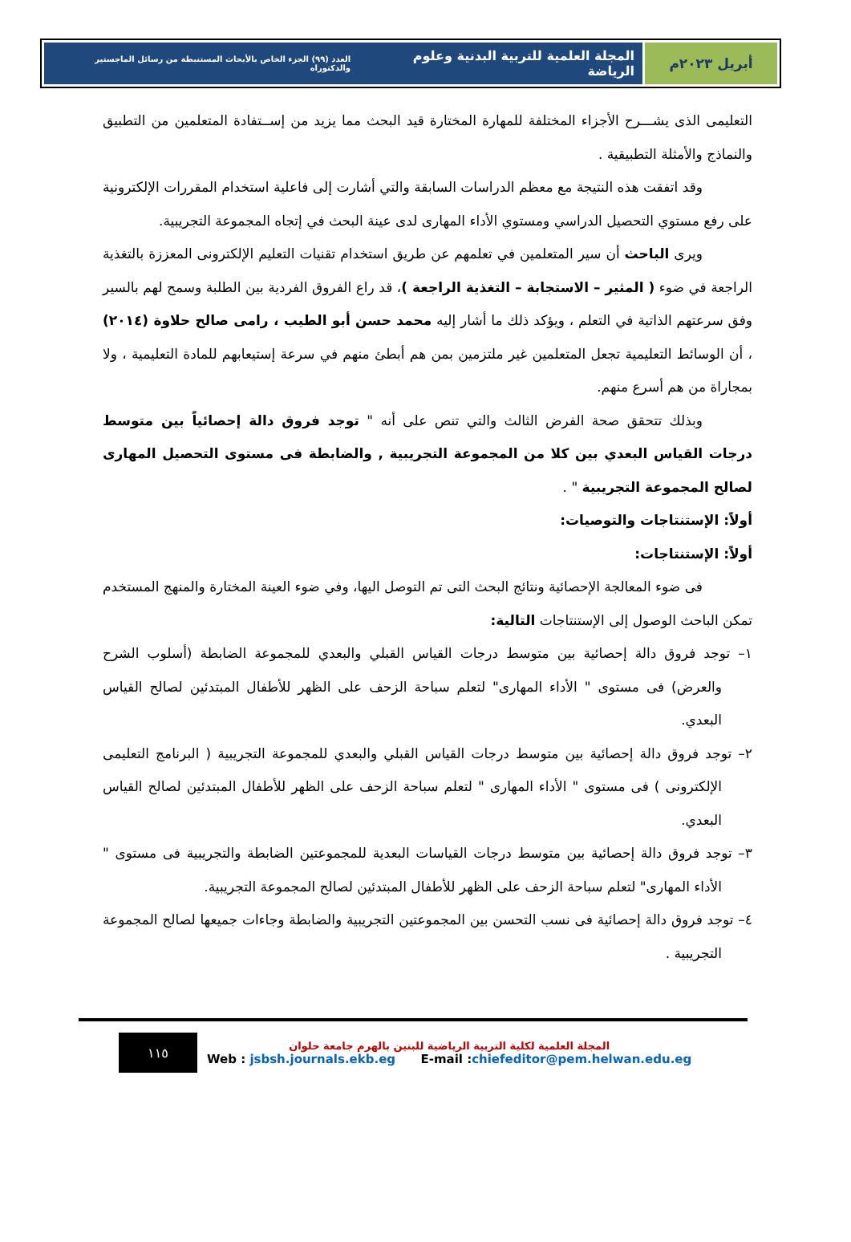أبريل ٢٠٢٣م المجلة العلمية للتربية البدنية وعلوم الرياضة العدد (٩٩) الجزء الخاص بالأبحاث المستنبطة من رسائل الماجستير والدكتوراه
التعليمى الذى يشـــرح الأجزاء المختلفة للمهارة المختارة قيد البحث مما يزيد من إســتفادة المتعلمين من التطبيق والنماذج والأمثلة التطبيقية .
وقد اتفقت هذه النتيجة مع معظم الدراسات السابقة والتي أشارت إلى فاعلية استخدام المقررات الإلكترونية على رفع مستوي التحصيل الدراسي ومستوي الأداء المهارى لدى عينة البحث في إتجاه المجموعة التجريبية.
ويرى الباحث أن سير المتعلمين في تعلمهم عن طريق استخدام تقنيات التعليم الإلكترونى المعززة بالتغذية الراجعة في ضوء ( المثير – الاستجابة – التغذية الراجعة )، قد راع الفروق الفردية بين الطلبة وسمح لهم بالسير وفق سرعتهم الذاتية في التعلم ، ويؤكد ذلك ما أشار إليه محمد حسن أبو الطيب ، رامى صالح حلاوة (٢٠١٤) ، أن الوسائط التعليمية تجعل المتعلمين غير ملتزمين بمن هم أبطئ منهم في سرعة إستيعابهم للمادة التعليمية ، ولا بمجاراة من هم أسرع منهم.
وبذلك تتحقق صحة الفرض الثالث والتي تنص على أنه " توجد فروق دالة إحصائياً بين متوسط درجات القياس البعدي بين كلا من المجموعة التجريبية , والضابطة فى مستوى التحصيل المهارى لصالح المجموعة التجريبية " .
أولاً: الإستنتاجات والتوصيات:
أولاً: الإستنتاجات:
فى ضوء المعالجة الإحصائية ونتائج البحث التى تم التوصل اليها، وفي ضوء العينة المختارة والمنهج المستخدم تمكن الباحث الوصول إلى الإستنتاجات التالية:
١– توجد فروق دالة إحصائية بين متوسط درجات القياس القبلي والبعدي للمجموعة الضابطة (أسلوب الشرح والعرض) فى مستوى " الأداء المهارى" لتعلم سباحة الزحف على الظهر للأطفال المبتدئين لصالح القياس البعدي.
٢– توجد فروق دالة إحصائية بين متوسط درجات القياس القبلي والبعدي للمجموعة التجريبية ( البرنامج التعليمى الإلكترونى ) فى مستوى " الأداء المهارى " لتعلم سباحة الزحف على الظهر للأطفال المبتدئين لصالح القياس البعدي.
٣– توجد فروق دالة إحصائية بين متوسط درجات القياسات البعدية للمجموعتين الضابطة والتجريبية فى مستوى " الأداء المهارى" لتعلم سباحة الزحف على الظهر للأطفال المبتدئين لصالح المجموعة التجريبية.
٤– توجد فروق دالة إحصائية فى نسب التحسن بين المجموعتين التجريبية والضابطة وجاءات جميعها لصالح المجموعة التجريبية .
١١٥
المجلة العلمية لكلية التربية الرياضية للبنين بالهرم جامعة حلوان
Web : jsbsh.journals.ekb.eg E-mail :chiefeditor@pem.helwan.edu.eg